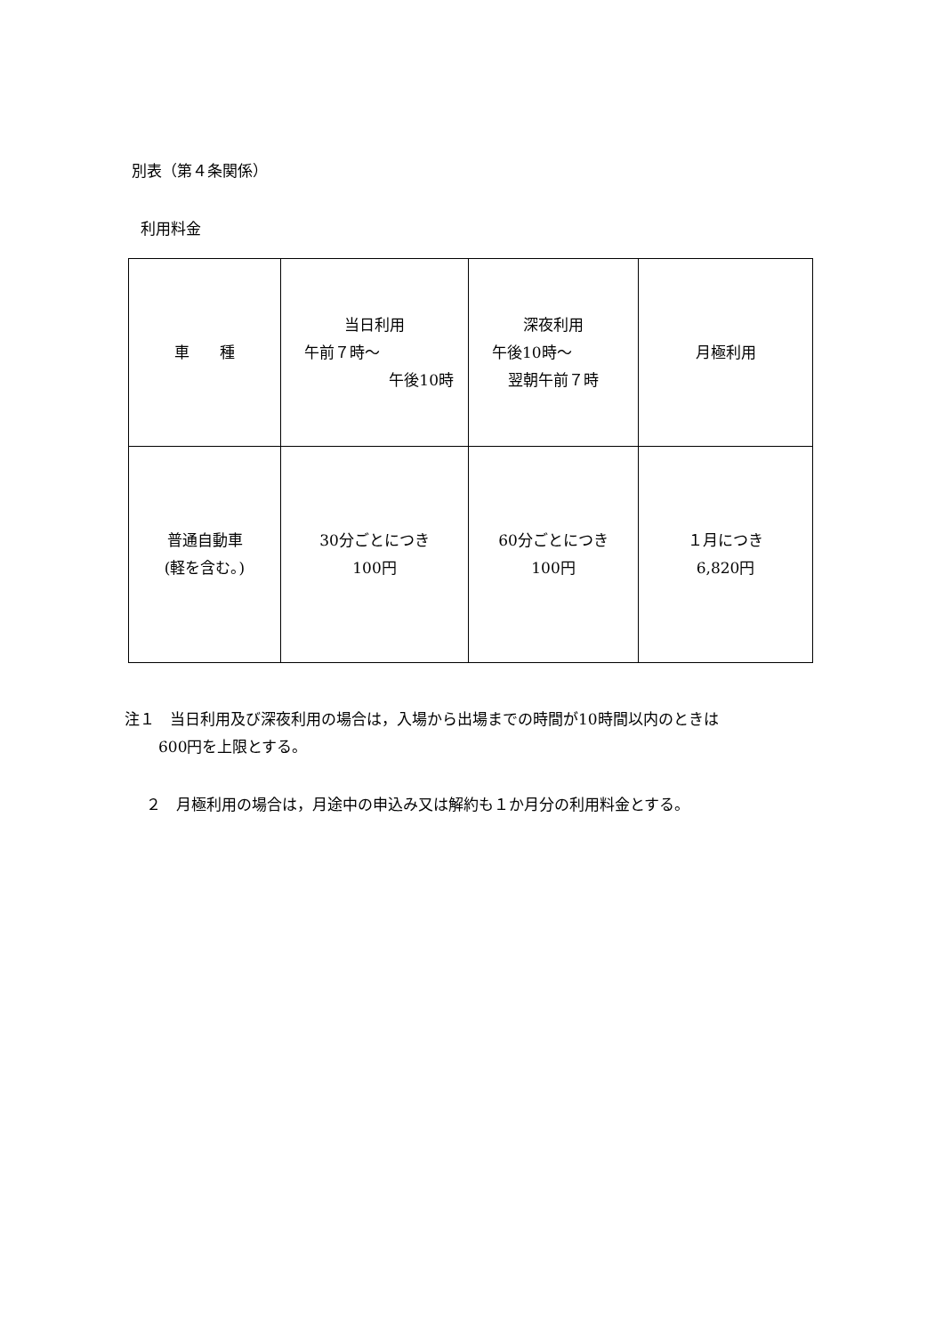別表（第４条関係）
利用料金
| 車 種 | 当日利用 午前７時～ 午後10時 | 深夜利用 午後10時～ 翌朝午前７時 | 月極利用 |
| 普通自動車 (軽を含む。) | 30分ごとにつき 100円 | 60分ごとにつき 100円 | １月につき 6,820円 |
注１　当日利用及び深夜利用の場合は，入場から出場までの時間が10時間以内のときは
600円を上限とする。
２　月極利用の場合は，月途中の申込み又は解約も１か月分の利用料金とする。